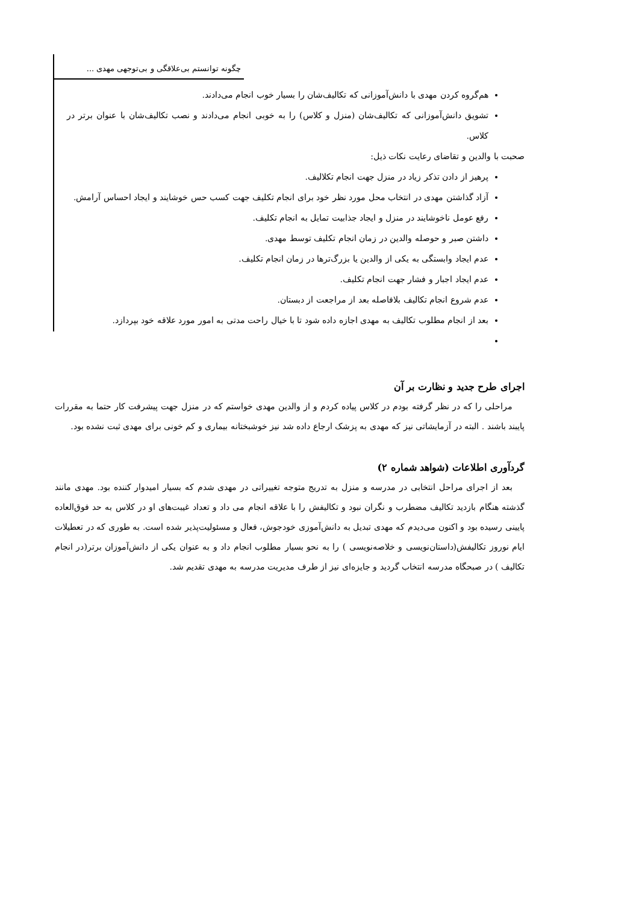چگونه توانستم بی‌علاقگی و بی‌توجهی مهدی ...
هم‌گروه کردن مهدی با دانش‌آموزانی که تکالیف‌شان را بسیار خوب انجام می‌دادند.
تشویق دانش‌آموزانی که تکالیف‌شان (منزل و کلاس) را به خوبی انجام می‌دادند و نصب تکالیف‌شان با عنوان برتر در کلاس.
صحبت با والدین و تقاضای رعایت نکات ذیل:
پرهیز از دادن تذکر زیاد در منزل جهت انجام تکلالیف.
آزاد گذاشتن مهدی در انتخاب محل مورد نظر خود برای انجام تکلیف جهت کسب حس خوشایند و ایجاد احساس آرامش.
رفع عومل ناخوشایند در منزل و ایجاد جذابیت تمایل به انجام تکلیف.
داشتن صبر و حوصله والدین در زمان انجام تکلیف توسط مهدی.
عدم ایجاد وابستگی به یکی از والدین یا بزرگ‌ترها در زمان انجام تکلیف.
عدم ایجاد اجبار و فشار جهت انجام تکلیف.
عدم شروع انجام تکالیف بلافاصله بعد از مراجعت از دبستان.
بعد از انجام مطلوب تکالیف به مهدی اجازه داده شود تا با خیال راحت مدتی به امور مورد علاقه خود بپردازد.
اجرای طرح جدید و نظارت بر آن
مراحلی را که در نظر گرفته بودم در کلاس پیاده کردم و از والدین مهدی خواستم که در منزل جهت پیشرفت کار حتما به مقررات پایبند باشند . البته در آزمایشاتی نیز که مهدی به پزشک ارجاع داده شد نیز خوشبختانه بیماری و کم خونی برای مهدی ثبت نشده بود.
گردآوری اطلاعات (شواهد شماره ۲)
بعد از اجرای مراحل انتخابی در مدرسه و منزل به تدریج متوجه تغییراتی در مهدی شدم که بسیار امیدوار کننده بود. مهدی مانند گذشته هنگام بازدید تکالیف مضطرب و نگران نبود و تکالیفش را با علاقه انجام می داد و تعداد غیبت‌های او در کلاس به حد فوق‌العاده پایینی رسیده بود و اکنون می‌دیدم که مهدی تبدیل به دانش‌آموزی خودجوش، فعال و مسئولیت‌پذیر شده است. به طوری که در تعطیلات ایام نوروز تکالیفش(داستان‌نویسی و خلاصه‌نویسی ) را به نحو بسیار مطلوب انجام داد و به عنوان یکی از دانش‌آموزان برتر(در انجام تکالیف ) در صبحگاه مدرسه انتخاب گردید و جایزه‌ای نیز از طرف مدیریت مدرسه به مهدی تقدیم شد.